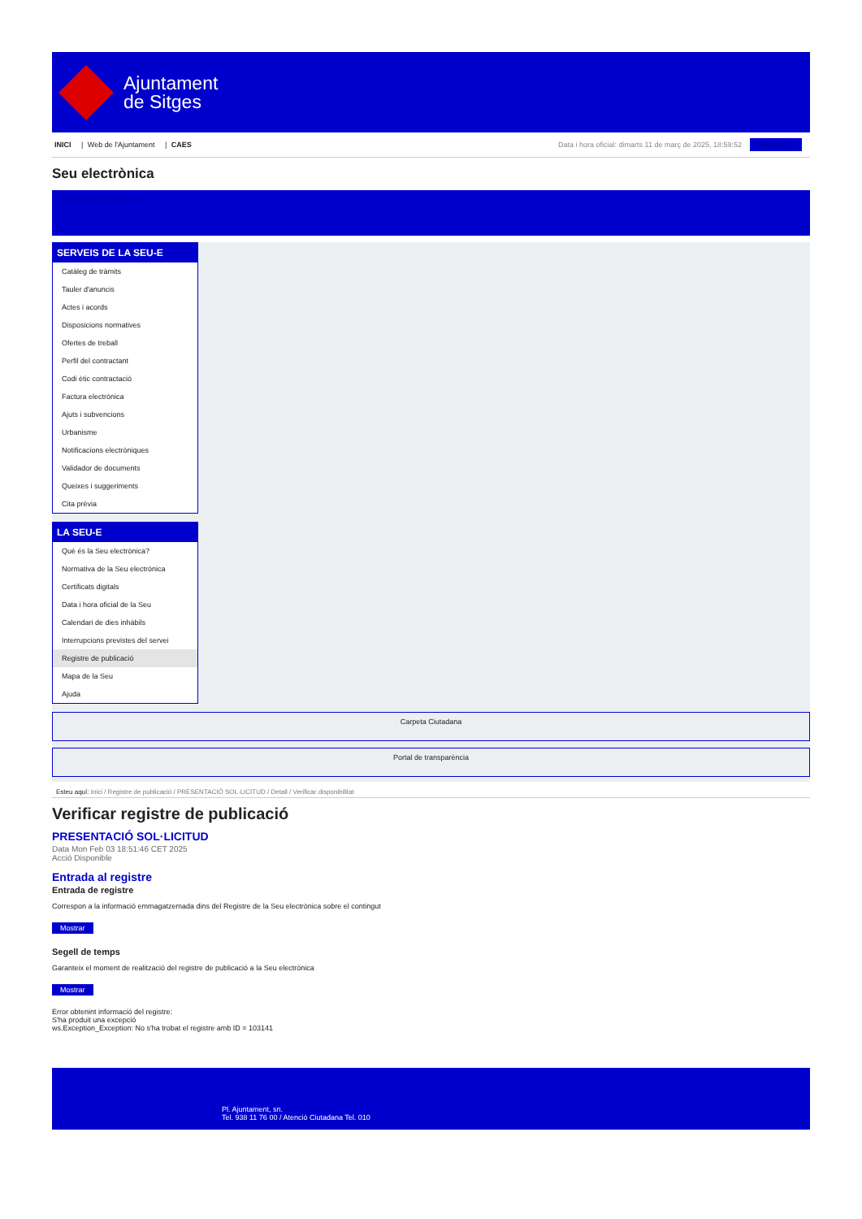Ajuntament
de Sitges
INICI | Web de l'Ajuntament | CAES
Data i hora oficial: dimarts 11 de març de 2025, 18:59:52 Sincronitzar
Seu electrònica
Obtenir còpia autèntica
SERVEIS DE LA SEU-E
Catàleg de tràmits
Tauler d'anuncis
Actes i acords
Disposicions normatives
Ofertes de treball
Perfil del contractant
Codi ètic contractació
Factura electrònica
Ajuts i subvencions
Urbanisme
Notificacions electròniques
Validador de documents
Queixes i suggeriments
Cita prèvia
LA SEU-E
Què és la Seu electrònica?
Normativa de la Seu electrònica
Certificats digitals
Data i hora oficial de la Seu
Calendari de dies inhàbils
Interrupcions previstes del servei
Registre de publicació
Mapa de la Seu
Ajuda
Carpeta Ciutadana
Portal de transparència
Esteu aquí: Inici / Registre de publicació / PRESENTACIÓ SOL·LICITUD / Detall / Verificar disponibilitat
Verificar registre de publicació
PRESENTACIÓ SOL·LICITUD
Data Mon Feb 03 18:51:46 CET 2025
Acció Disponible
Entrada al registre
Entrada de registre
Correspon a la informació emmagatzemada dins del Registre de la Seu electrònica sobre el contingut
Mostrar
Segell de temps
Garanteix el moment de realització del registre de publicació a la Seu electrònica
Mostrar
Error obtenint informació del registre:
S'ha produit una excepció
ws.Exception_Exception: No s'ha trobat el registre amb ID = 103141
Pl. Ajuntament, sn.
Tel. 938 11 76 00 / Atenció Ciutadana Tel. 010